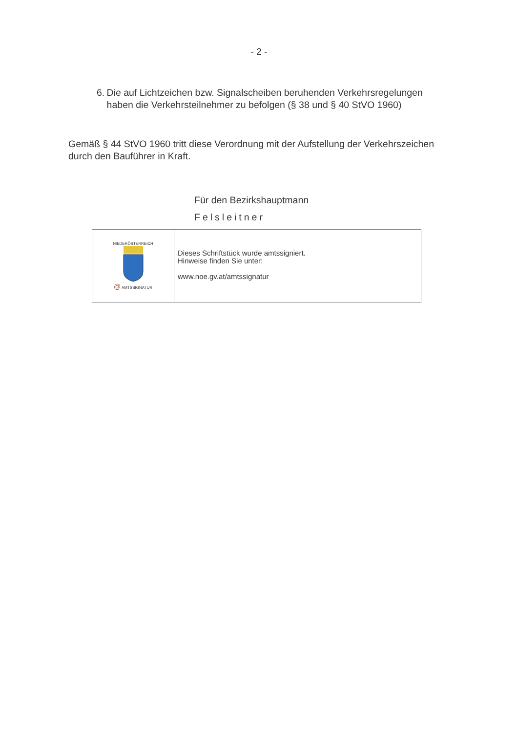- 2 -
6. Die auf Lichtzeichen bzw. Signalscheiben beruhenden Verkehrsregelungen haben die Verkehrsteilnehmer zu befolgen (§ 38 und § 40 StVO 1960)
Gemäß § 44 StVO 1960 tritt diese Verordnung mit der Aufstellung der Verkehrszeichen durch den Bauführer in Kraft.
Für den Bezirkshauptmann
Felsleitner
NIEDERÖSTERREICH
@ AMTSSIGNATUR
Dieses Schriftstück wurde amtssigniert.
Hinweise finden Sie unter:
www.noe.gv.at/amtssignatur